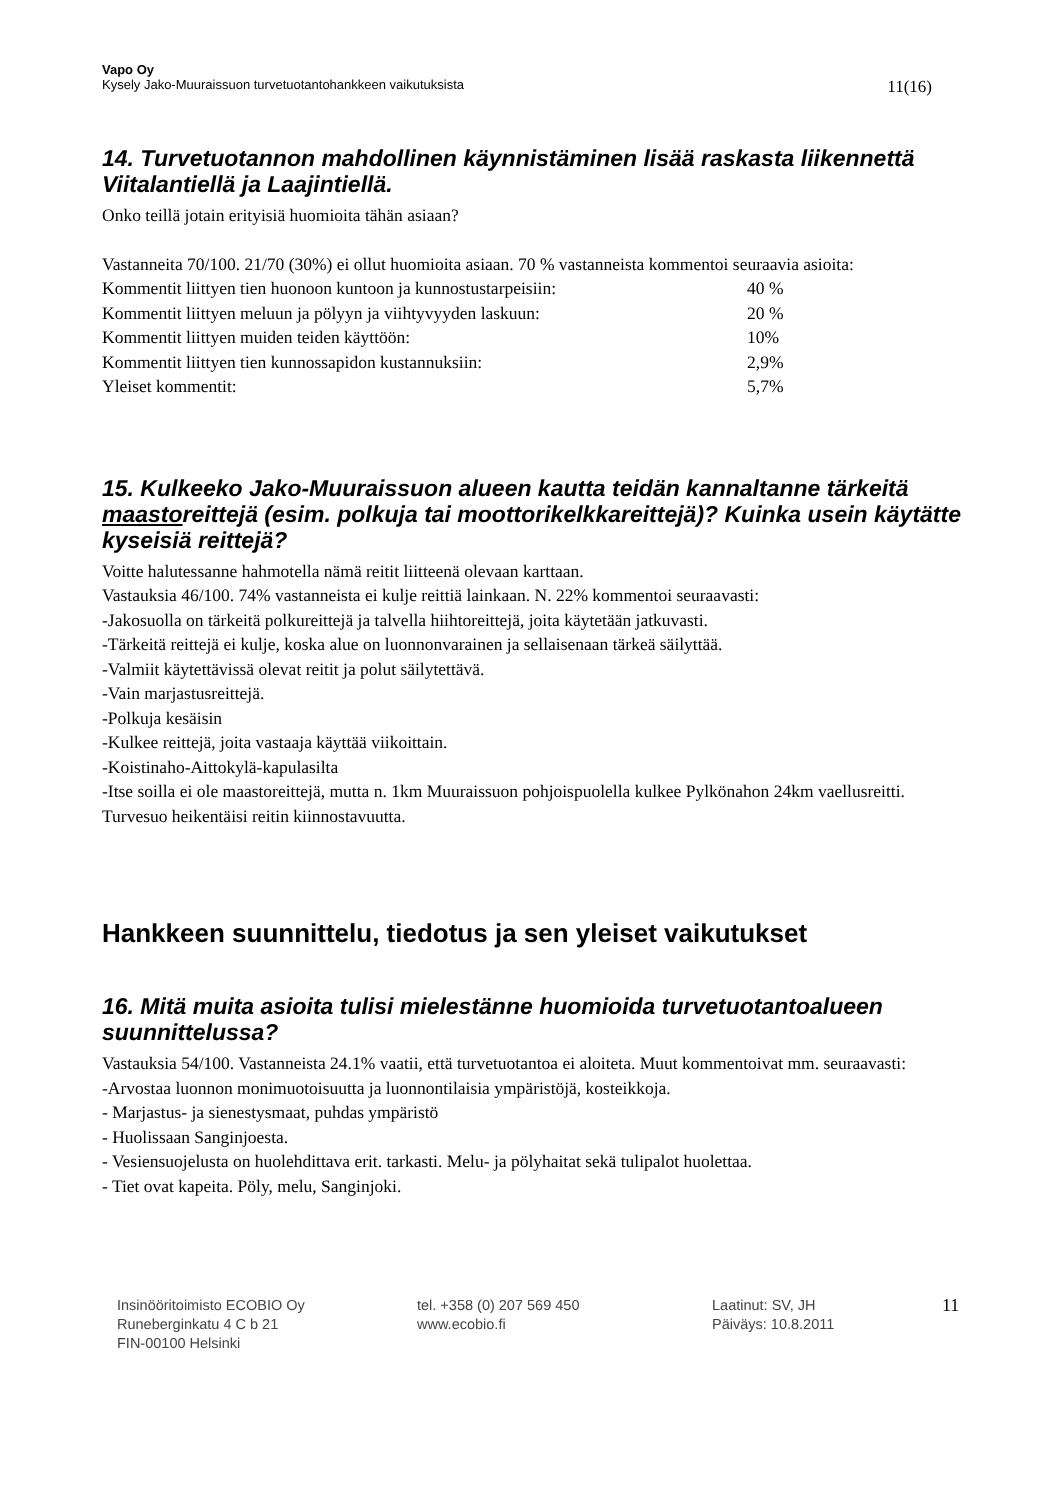Vapo Oy
Kysely Jako-Muuraissuon turvetuotantohankkeen vaikutuksista 11(16)
14. Turvetuotannon mahdollinen käynnistäminen lisää raskasta liikennettä Viitalantiellä ja Laajintiellä.
Onko teillä jotain erityisiä huomioita tähän asiaan?
Vastanneita 70/100. 21/70 (30%) ei ollut huomioita asiaan. 70 % vastanneista kommentoi seuraavia asioita:
| Kommentit liittyen tien huonoon kuntoon ja kunnostustarpeisiin: | 40 % |
| Kommentit liittyen meluun ja pölyyn ja viihtyvyyden laskuun: | 20 % |
| Kommentit liittyen muiden teiden käyttöön: | 10% |
| Kommentit liittyen tien kunnossapidon kustannuksiin: | 2,9% |
| Yleiset kommentit: | 5,7% |
15. Kulkeeko Jako-Muuraissuon alueen kautta teidän kannaltanne tärkeitä maastoreittejä (esim. polkuja tai moottorikelkkareittejä)? Kuinka usein käytätte kyseisiä reittejä?
Voitte halutessanne hahmotella nämä reitit liitteenä olevaan karttaan.
Vastauksia 46/100. 74% vastanneista ei kulje reittiä lainkaan. N. 22% kommentoi seuraavasti:
-Jakosuolla on tärkeitä polkureittejä ja talvella hiihtoreittejä, joita käytetään jatkuvasti.
-Tärkeitä reittejä ei kulje, koska alue on luonnonvarainen ja sellaisenaan tärkeä säilyttää.
-Valmiit käytettävissä olevat reitit ja polut säilytettävä.
-Vain marjastusreittejä.
-Polkuja kesäisin
-Kulkee reittejä, joita vastaaja käyttää viikoittain.
-Koistinaho-Aittokylä-kapulasilta
-Itse soilla ei ole maastoreittejä, mutta n. 1km Muuraissuon pohjoispuolella kulkee Pylkönahon 24km vaellusreitti. Turvesuo heikentäisi reitin kiinnostavuutta.
Hankkeen suunnittelu, tiedotus ja sen yleiset vaikutukset
16. Mitä muita asioita tulisi mielestänne huomioida turvetuotantoalueen suunnittelussa?
Vastauksia 54/100. Vastanneista 24.1% vaatii, että turvetuotantoa ei aloiteta. Muut kommentoivat mm. seuraavasti:
-Arvostaa luonnon monimuotoisuutta ja luonnontilaisia ympäristöjä, kosteikkoja.
- Marjastus- ja sienestysmaat, puhdas ympäristö
- Huolissaan Sanginjoesta.
- Vesiensuojelusta on huolehdittava erit. tarkasti. Melu- ja pölyhaitat sekä tulipalot huolettaa.
- Tiet ovat kapeita. Pöly, melu, Sanginjoki.
Insinööritoimisto ECOBIO Oy
Runeberginkatu 4 C b 21
FIN-00100 Helsinki
tel. +358 (0) 207 569 450
www.ecobio.fi
Laatinut: SV, JH
Päiväys: 10.8.2011
11